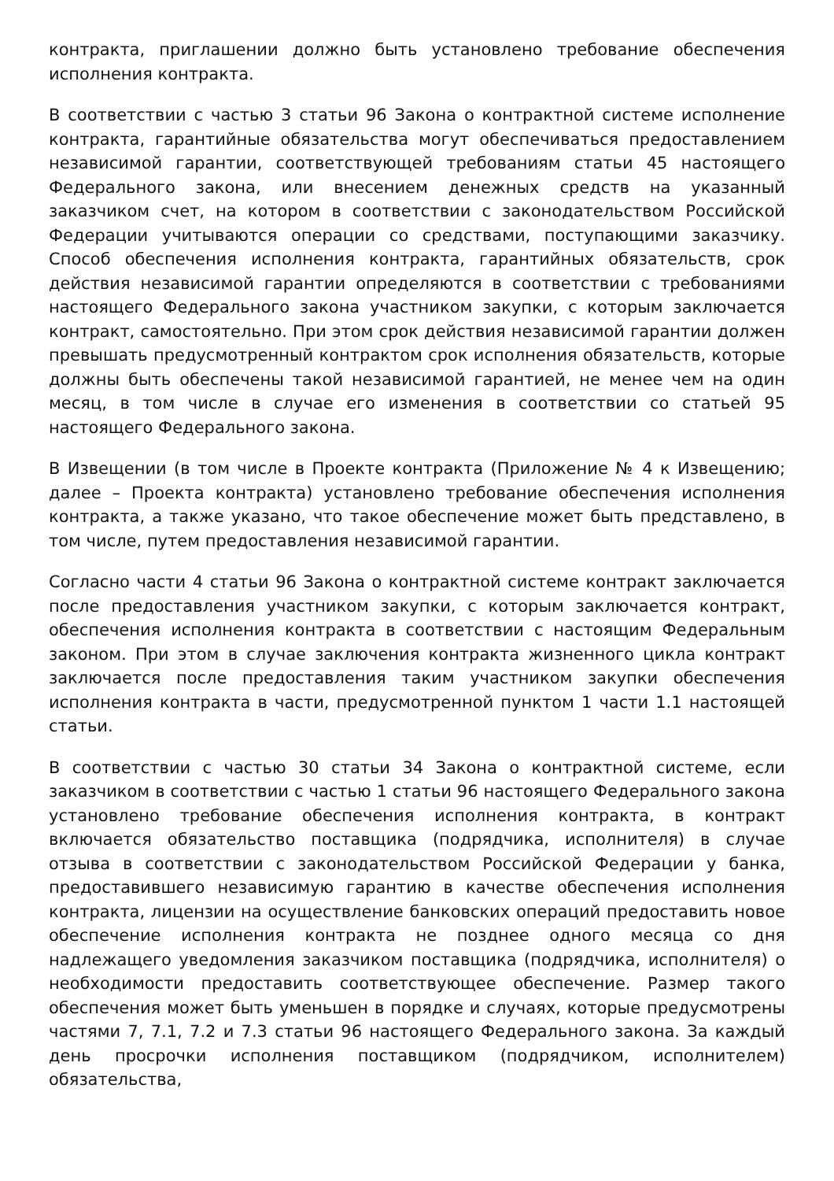контракта, приглашении должно быть установлено требование обеспечения исполнения контракта.
В соответствии с частью 3 статьи 96 Закона о контрактной системе исполнение контракта, гарантийные обязательства могут обеспечиваться предоставлением независимой гарантии, соответствующей требованиям статьи 45 настоящего Федерального закона, или внесением денежных средств на указанный заказчиком счет, на котором в соответствии с законодательством Российской Федерации учитываются операции со средствами, поступающими заказчику. Способ обеспечения исполнения контракта, гарантийных обязательств, срок действия независимой гарантии определяются в соответствии с требованиями настоящего Федерального закона участником закупки, с которым заключается контракт, самостоятельно. При этом срок действия независимой гарантии должен превышать предусмотренный контрактом срок исполнения обязательств, которые должны быть обеспечены такой независимой гарантией, не менее чем на один месяц, в том числе в случае его изменения в соответствии со статьей 95 настоящего Федерального закона.
В Извещении (в том числе в Проекте контракта (Приложение № 4 к Извещению; далее – Проекта контракта) установлено требование обеспечения исполнения контракта, а также указано, что такое обеспечение может быть представлено, в том числе, путем предоставления независимой гарантии.
Согласно части 4 статьи 96 Закона о контрактной системе контракт заключается после предоставления участником закупки, с которым заключается контракт, обеспечения исполнения контракта в соответствии с настоящим Федеральным законом. При этом в случае заключения контракта жизненного цикла контракт заключается после предоставления таким участником закупки обеспечения исполнения контракта в части, предусмотренной пунктом 1 части 1.1 настоящей статьи.
В соответствии с частью 30 статьи 34 Закона о контрактной системе, если заказчиком в соответствии с частью 1 статьи 96 настоящего Федерального закона установлено требование обеспечения исполнения контракта, в контракт включается обязательство поставщика (подрядчика, исполнителя) в случае отзыва в соответствии с законодательством Российской Федерации у банка, предоставившего независимую гарантию в качестве обеспечения исполнения контракта, лицензии на осуществление банковских операций предоставить новое обеспечение исполнения контракта не позднее одного месяца со дня надлежащего уведомления заказчиком поставщика (подрядчика, исполнителя) о необходимости предоставить соответствующее обеспечение. Размер такого обеспечения может быть уменьшен в порядке и случаях, которые предусмотрены частями 7, 7.1, 7.2 и 7.3 статьи 96 настоящего Федерального закона. За каждый день просрочки исполнения поставщиком (подрядчиком, исполнителем) обязательства,